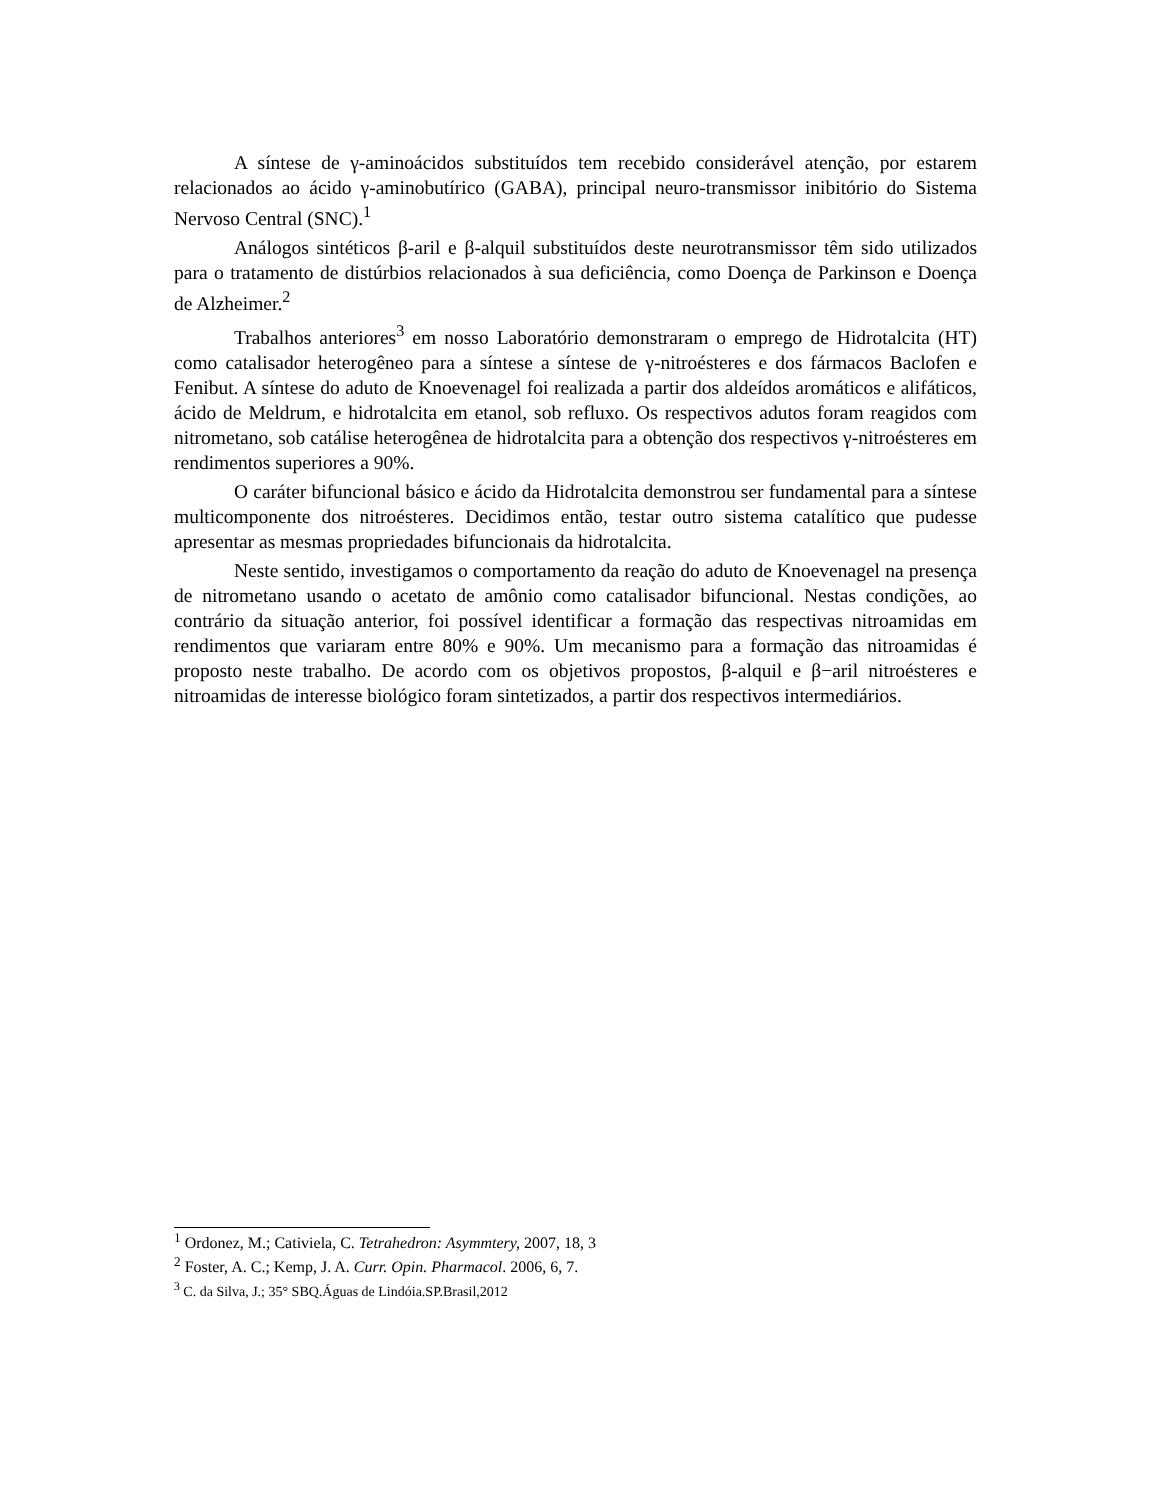A síntese de γ-aminoácidos substituídos tem recebido considerável atenção, por estarem relacionados ao ácido γ-aminobutírico (GABA), principal neuro-transmissor inibitório do Sistema Nervoso Central (SNC).<sup>1</sup>
Análogos sintéticos β-aril e β-alquil substituídos deste neurotransmissor têm sido utilizados para o tratamento de distúrbios relacionados à sua deficiência, como Doença de Parkinson e Doença de Alzheimer.<sup>2</sup>
Trabalhos anteriores<sup>3</sup> em nosso Laboratório demonstraram o emprego de Hidrotalcita (HT) como catalisador heterogêneo para a síntese a síntese de γ-nitroésteres e dos fármacos Baclofen e Fenibut. A síntese do aduto de Knoevenagel foi realizada a partir dos aldeídos aromáticos e alifáticos, ácido de Meldrum, e hidrotalcita em etanol, sob refluxo. Os respectivos adutos foram reagidos com nitrometano, sob catálise heterogênea de hidrotalcita para a obtenção dos respectivos γ-nitroésteres em rendimentos superiores a 90%.
O caráter bifuncional básico e ácido da Hidrotalcita demonstrou ser fundamental para a síntese multicomponente dos nitroésteres. Decidimos então, testar outro sistema catalítico que pudesse apresentar as mesmas propriedades bifuncionais da hidrotalcita.
Neste sentido, investigamos o comportamento da reação do aduto de Knoevenagel na presença de nitrometano usando o acetato de amônio como catalisador bifuncional. Nestas condições, ao contrário da situação anterior, foi possível identificar a formação das respectivas nitroamidas em rendimentos que variaram entre 80% e 90%. Um mecanismo para a formação das nitroamidas é proposto neste trabalho. De acordo com os objetivos propostos, β-alquil e β−aril nitroésteres e nitroamidas de interesse biológico foram sintetizados, a partir dos respectivos intermediários.
<sup>1</sup> Ordonez, M.; Cativiela, C. Tetrahedron: Asymmtery, 2007, 18, 3
<sup>2</sup> Foster, A. C.; Kemp, J. A. Curr. Opin. Pharmacol. 2006, 6, 7.
<sup>3</sup> C. da Silva, J.; 35° SBQ.Águas de Lindóia.SP.Brasil,2012